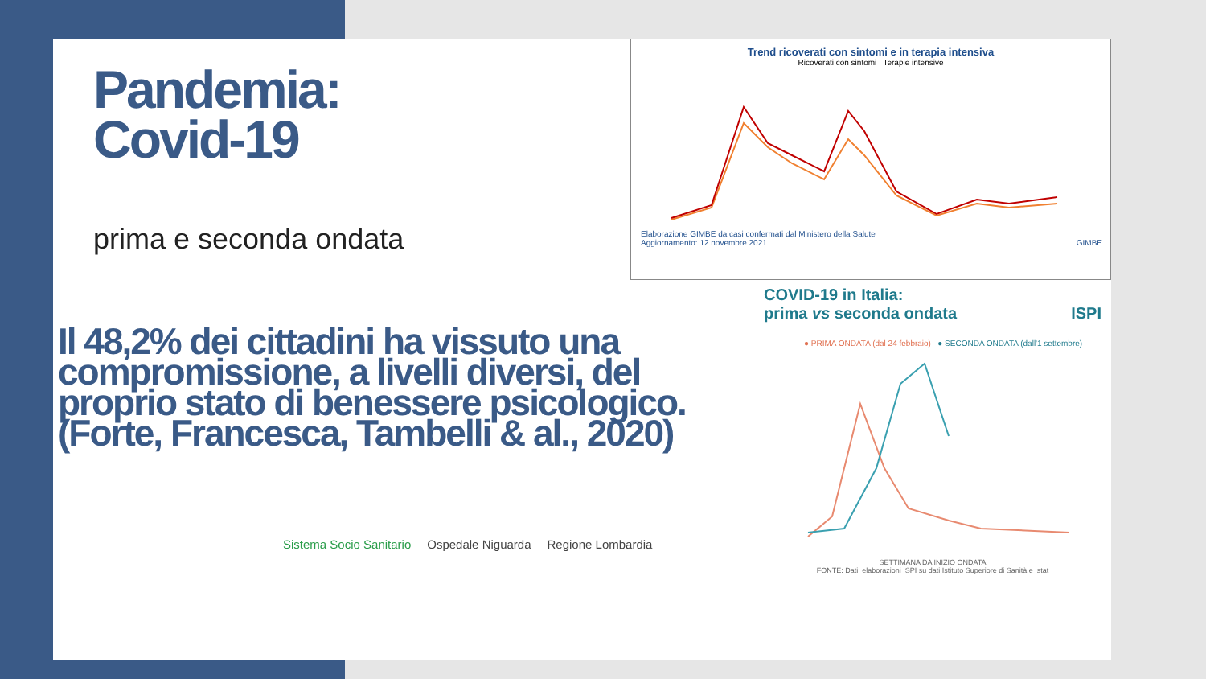Pandemia:
Covid-19
prima e seconda ondata
Il 48,2% dei cittadini ha vissuto una compromissione, a livelli diversi, del proprio stato di benessere psicologico. (Forte, Francesca, Tambelli & al., 2020)
Sistema Socio Sanitario Ospedale Niguarda Regione Lombardia
Trend ricoverati con sintomi e in terapia intensiva
Ricoverati con sintomi Terapie intensive
Elaborazione GIMBE da casi confermati dal Ministero della Salute
Aggiornamento: 12 novembre 2021 GIMBE
COVID-19 in Italia:
prima vs seconda ondata ISPI
● PRIMA ONDATA (dal 24 febbraio) ● SECONDA ONDATA (dall'1 settembre)
SETTIMANA DA INIZIO ONDATA
FONTE: Dati: elaborazioni ISPI su dati Istituto Superiore di Sanità e Istat